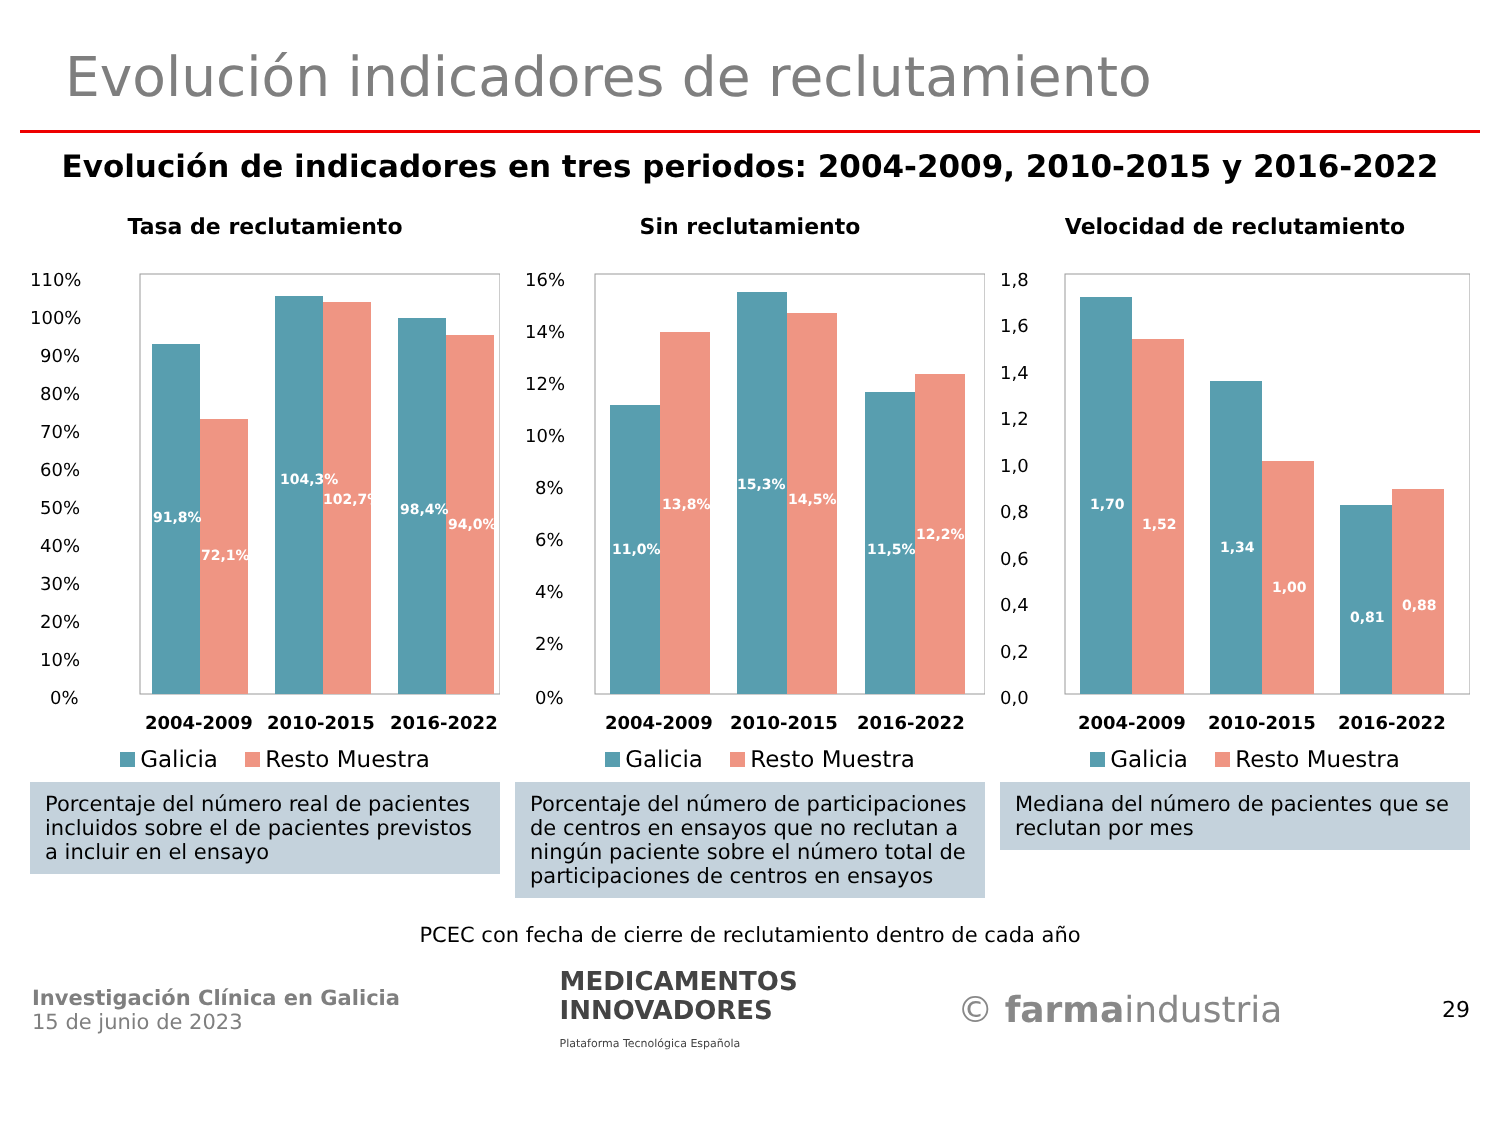Evolución indicadores de reclutamiento
Evolución de indicadores en tres periodos: 2004-2009, 2010-2015 y 2016-2022
Tasa de reclutamiento
110%
100%
90%
80%
70%
60%
50%
40%
30%
20%
10%
0%
91,8%
72,1%
104,3%
102,7%
98,4%
94,0%
2004-2009
2010-2015
2016-2022
Galicia Resto Muestra
Porcentaje del número real de pacientes incluidos sobre el de pacientes previstos a incluir en el ensayo
Sin reclutamiento
16%
14%
12%
10%
8%
6%
4%
2%
0%
11,0%
13,8%
15,3%
14,5%
11,5%
12,2%
2004-2009
2010-2015
2016-2022
Galicia Resto Muestra
Porcentaje del número de participaciones de centros en ensayos que no reclutan a ningún paciente sobre el número total de participaciones de centros en ensayos
Velocidad de reclutamiento
1,8
1,6
1,4
1,2
1,0
0,8
0,6
0,4
0,2
0,0
1,70
1,52
1,34
1,00
0,81
0,88
2004-2009
2010-2015
2016-2022
Galicia Resto Muestra
Mediana del número de pacientes que se reclutan por mes
PCEC con fecha de cierre de reclutamiento dentro de cada año
Investigación Clínica en Galicia
15 de junio de 2023
MEDICAMENTOS
INNOVADORES
Plataforma Tecnológica Española
© farmaindustria
29